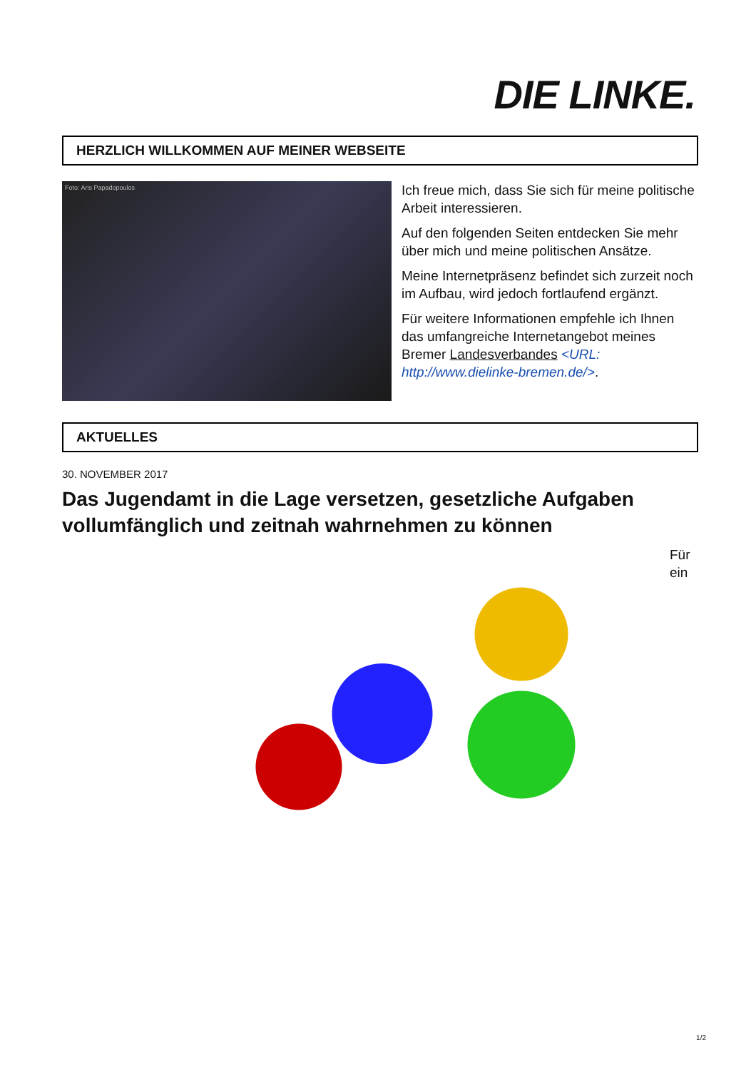DIE LINKE.
HERZLICH WILLKOMMEN AUF MEINER WEBSEITE
Foto: Aris Papadopoulos
Ich freue mich, dass Sie sich für meine politische Arbeit interessieren.
Auf den folgenden Seiten entdecken Sie mehr über mich und meine politischen Ansätze.
Meine Internetpräsenz befindet sich zurzeit noch im Aufbau, wird jedoch fortlaufend ergänzt.
Für weitere Informationen empfehle ich Ihnen das umfangreiche Internetangebot meines Bremer Landesverbandes <URL: http://www.dielinke-bremen.de/>.
AKTUELLES
30. NOVEMBER 2017
Das Jugendamt in die Lage versetzen, gesetzliche Aufgaben vollumfänglich und zeitnah wahrnehmen zu können
Für ein
1/2